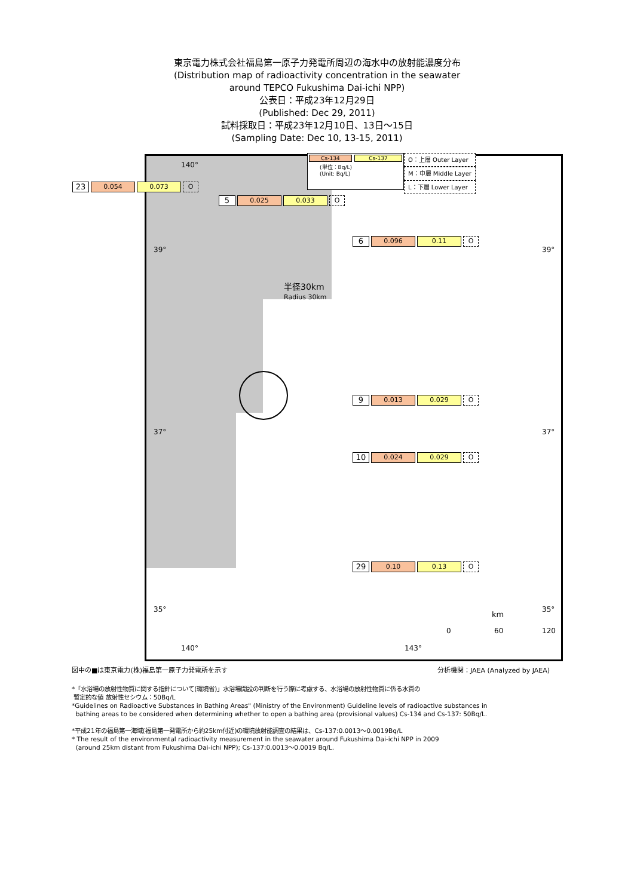東京電力株式会社福島第一原子力発電所周辺の海水中の放射能濃度分布
(Distribution map of radioactivity concentration in the seawater
around TEPCO Fukushima Dai-ichi NPP)
公表日：平成23年12月29日
(Published: Dec 29, 2011)
試料採取日：平成23年12月10日、13日～15日
(Sampling Date: Dec 10, 13-15, 2011)
半径30km
Radius 30km
39° 39°
37° 37°
35° 35°
140°
140° 143°
km
0 60 120
Cs-134 Cs-137
(単位：Bq/L)
(Unit: Bq/L)
O：上層 Outer Layer
M：中層 Middle Layer
L：下層 Lower Layer
23 0.054 0.073 O
5 0.025 0.033 O
6 0.096 0.11 O
9 0.013 0.029 O
10 0.024 0.029 O
29 0.10 0.13 O
図中の■は東京電力(株)福島第一原子力発電所を示す 分析機関：JAEA (Analyzed by JAEA)
*「水浴場の放射性物質に関する指針について(環境省)」水浴場開設の判断を行う際に考慮する、水浴場の放射性物質に係る水質の
暫定的な値 放射性セシウム：50Bq/L
*Guidelines on Radioactive Substances in Bathing Areas" (Ministry of the Environment) Guideline levels of radioactive substances in
bathing areas to be considered when determining whether to open a bathing area (provisional values) Cs-134 and Cs-137: 50Bq/L.
*平成21年の福島第一海域(福島第一発電所から約25km付近)の環境放射能調査の結果は、Cs-137:0.0013～0.0019Bq/L
* The result of the environmental radioactivity measurement in the seawater around Fukushima Dai-ichi NPP in 2009
(around 25km distant from Fukushima Dai-ichi NPP); Cs-137:0.0013～0.0019 Bq/L.